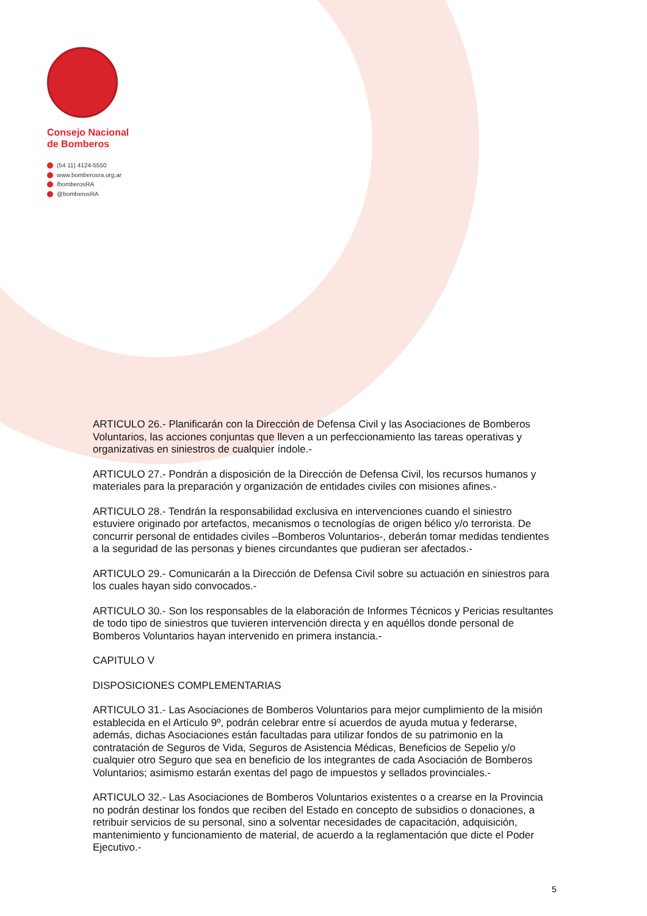Consejo Nacional
de Bomberos
(54 11) 4124-5550
www.bomberosra.org.ar
/bomberosRA
@bomberosRA
ARTICULO 26.- Planificarán con la Dirección de Defensa Civil y las Asociaciones de Bomberos Voluntarios, las acciones conjuntas que lleven a un perfeccionamiento las tareas operativas y organizativas en siniestros de cualquier índole.-
ARTICULO 27.- Pondrán a disposición de la Dirección de Defensa Civil, los recursos humanos y materiales para la preparación y organización de entidades civiles con misiones afines.-
ARTICULO 28.- Tendrán la responsabilidad exclusiva en intervenciones cuando el siniestro estuviere originado por artefactos, mecanismos o tecnologías de origen bélico y/o terrorista. De concurrir personal de entidades civiles –Bomberos Voluntarios-, deberán tomar medidas tendientes a la seguridad de las personas y bienes circundantes que pudieran ser afectados.-
ARTICULO 29.- Comunicarán a la Dirección de Defensa Civil sobre su actuación en siniestros para los cuales hayan sido convocados.-
ARTICULO 30.- Son los responsables de la elaboración de Informes Técnicos y Pericias resultantes de todo tipo de siniestros que tuvieren intervención directa y en aquéllos donde personal de Bomberos Voluntarios hayan intervenido en primera instancia.-
CAPITULO V
DISPOSICIONES COMPLEMENTARIAS
ARTICULO 31.- Las Asociaciones de Bomberos Voluntarios para mejor cumplimiento de la misión establecida en el Artículo 9º, podrán celebrar entre sí acuerdos de ayuda mutua y federarse, además, dichas Asociaciones están facultadas para utilizar fondos de su patrimonio en la contratación de Seguros de Vida, Seguros de Asistencia Médicas, Beneficios de Sepelio y/o cualquier otro Seguro que sea en beneficio de los integrantes de cada Asociación de Bomberos Voluntarios; asimismo estarán exentas del pago de impuestos y sellados provinciales.-
ARTICULO 32.- Las Asociaciones de Bomberos Voluntarios existentes o a crearse en la Provincia no podrán destinar los fondos que reciben del Estado en concepto de subsidios o donaciones, a retribuir servicios de su personal, sino a solventar necesidades de capacitación, adquisición, mantenimiento y funcionamiento de material, de acuerdo a la reglamentación que dicte el Poder Ejecutivo.-
5